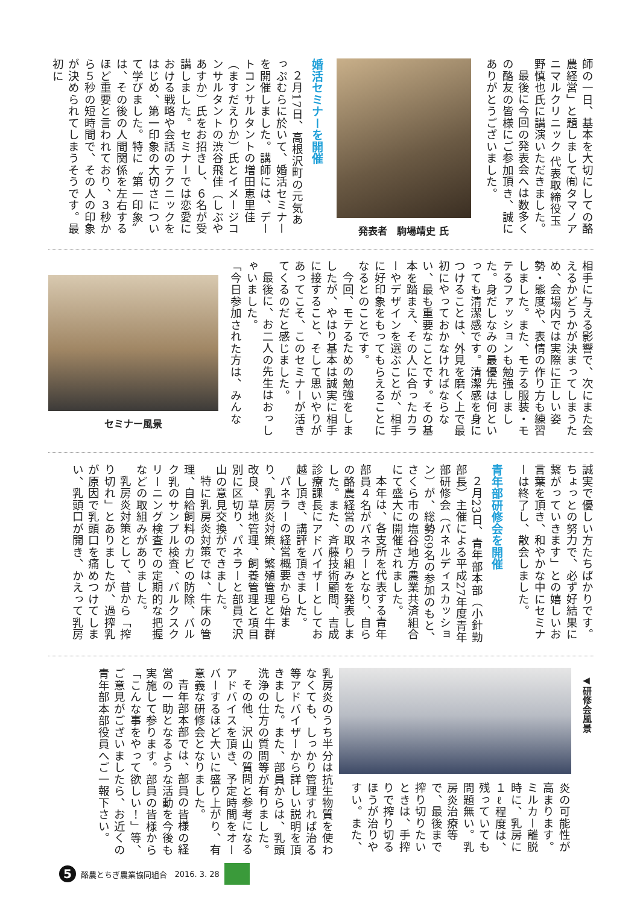師の一日、基本を大切にしての酪農経営」と題しまして㈲タマノアニマルクリニック 代表取締役玉野慎也氏に講演いただきました。
最後に今回の発表会へは数多くの酪友の皆様にご参加頂き、誠にありがとうございました。
発表者　駒場靖史 氏
婚活セミナーを開催
２月17日、高根沢町の元気あっぷむらに於いて、婚活セミナーを開催しました。講師には、デートコンサルタントの増田恵里佳（ますだえりか）氏とイメージコンサルタントの渋谷飛佳（しぶやあすか）氏をお招きし、６名が受講しました。セミナーでは恋愛における戦略や会話のテクニックをはじめ、第一印象の大切さについて学びました。特に〝第一印象〟は、その後の人間関係を左右するほど重要と言われており、３秒から５秒の短時間で、その人の印象が決められてしまうそうです。最初に
相手に与える影響で、次にまた会えるかどうかが決まってしまうため、会場内では実際に正しい姿勢・態度や、表情の作り方も練習しました。また、モテる服装・モテるファッションも勉強しました。身だしなみの最優先は何といっても清潔感です。清潔感を身につけることは、外見を磨く上で最初にやっておかなければならない、最も重要なことです。その基本を踏まえ、その人に合ったカラーやデザインを選ぶことが、相手に好印象をもってもらえることになるとのことです。
今回、モテるための勉強をしましたが、やはり基本は誠実に相手に接すること、そして思いやりがあってこそ、このセミナーが活きてくるのだと感じました。
最後に、お二人の先生はおっしゃいました。
「今日参加された方は、みんな
セミナー風景
誠実で優しい方たちばかりです。ちょっとの努力で、必ず好結果に繋がっていきます」との嬉しいお言葉を頂き、和やかな中にセミナーは終了し、散会しました。
青年部研修会を開催
２月23日、青年部本部（小針勤部長）主催による平成27年度青年部研修会（パネルディスカッション）が、総勢69名の参加のもと、さくら市の塩谷地方農業共済組合にて盛大に開催されました。
本年は、各支所を代表する青年部員４名がパネラーとなり、自らの酪農経営の取り組みを発表しました。また、斉藤技術顧問、吉成診療課長にアドバイザーとしてお越し頂き、講評を頂きました。
パネラーの経営概要から始まり、乳房炎対策、繁殖管理と牛群改良、草地管理、飼養管理と項目別に区切り、パネラーと部員で沢山の意見交換ができました。
特に乳房炎対策では、牛床の管理、自給飼料のカビの防除、バルク乳のサンプル検査、バルクスクリーニング検査での定期的な把握などの取組みがありました。
乳房炎対策として、昔から「搾り切れ」とありましたが、過搾乳が原因で乳頭口を痛めつけてしまい、乳頭口が開き、かえって乳房
◀研修会風景
炎の可能性が高まります。ミルカー離脱時に、乳房に１ℓ程度は、残っていても問題無い。乳房炎治療等で、最後まで搾り切りたいときは、手搾りで搾り切るほうが治りやすい。また、
乳房炎のうち半分は抗生物質を使わなくても、しっかり管理すれば治る等アドバイザーから詳しい説明を頂きました。また、部員からは、乳頭洗浄の仕方の質問等が有りました。
その他、沢山の質問と参考になるアドバイスを頂き、予定時間をオーバーするほど大いに盛り上がり、有意義な研修会となりました。
青年部本部では、部員の皆様の経営の一助となるような活動を今後も実施して参ります。部員の皆様から「こんな事をやって欲しい！」等、ご意見がございましたら、お近くの青年部本部役員へご一報下さい。
5
酪農とちぎ農業協同組合 2016. 3. 28